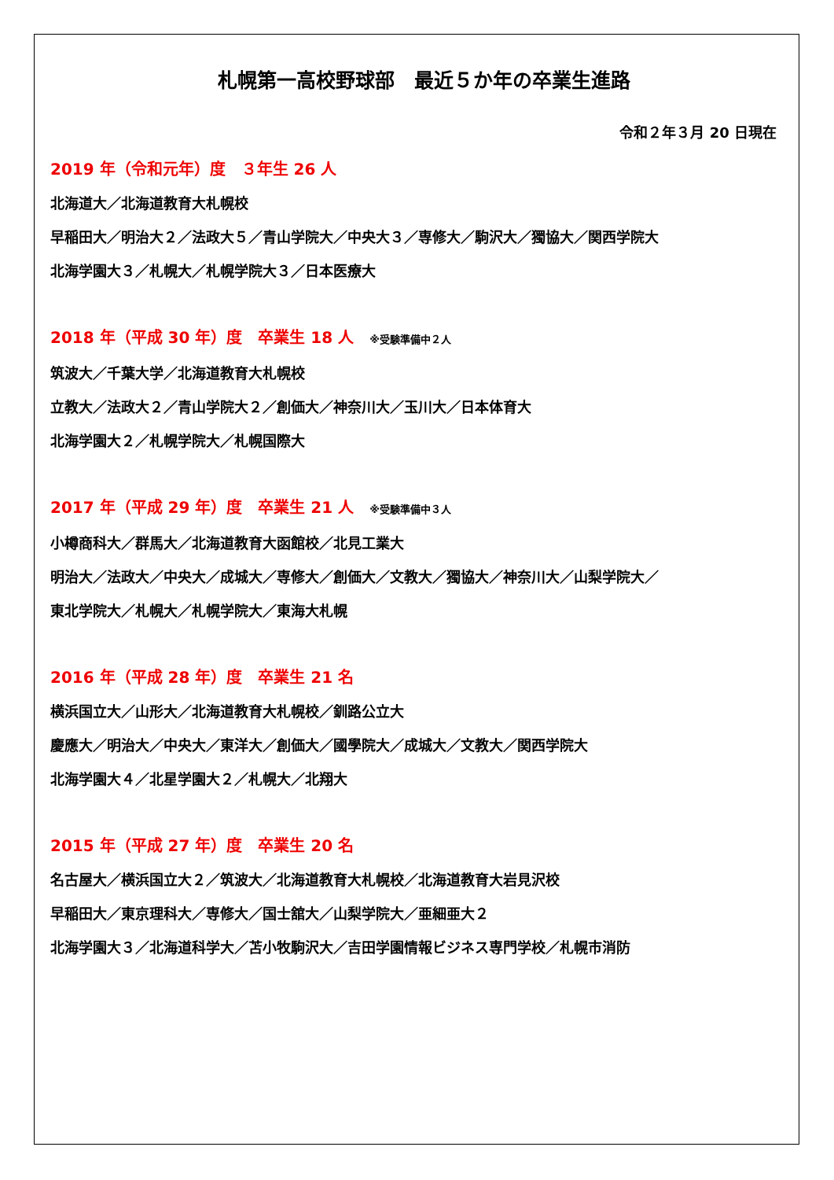札幌第一高校野球部　最近５か年の卒業生進路
令和２年３月 20 日現在
2019 年（令和元年）度　３年生 26 人
北海道大／北海道教育大札幌校
早稲田大／明治大２／法政大５／青山学院大／中央大３／専修大／駒沢大／獨協大／関西学院大
北海学園大３／札幌大／札幌学院大３／日本医療大
2018 年（平成 30 年）度　卒業生 18 人 ※受験準備中２人
筑波大／千葉大学／北海道教育大札幌校
立教大／法政大２／青山学院大２／創価大／神奈川大／玉川大／日本体育大
北海学園大２／札幌学院大／札幌国際大
2017 年（平成 29 年）度　卒業生 21 人 ※受験準備中３人
小樽商科大／群馬大／北海道教育大函館校／北見工業大
明治大／法政大／中央大／成城大／専修大／創価大／文教大／獨協大／神奈川大／山梨学院大／
東北学院大／札幌大／札幌学院大／東海大札幌
2016 年（平成 28 年）度　卒業生 21 名
横浜国立大／山形大／北海道教育大札幌校／釧路公立大
慶應大／明治大／中央大／東洋大／創価大／國學院大／成城大／文教大／関西学院大
北海学園大４／北星学園大２／札幌大／北翔大
2015 年（平成 27 年）度　卒業生 20 名
名古屋大／横浜国立大２／筑波大／北海道教育大札幌校／北海道教育大岩見沢校
早稲田大／東京理科大／専修大／国士舘大／山梨学院大／亜細亜大２
北海学園大３／北海道科学大／苫小牧駒沢大／吉田学園情報ビジネス専門学校／札幌市消防